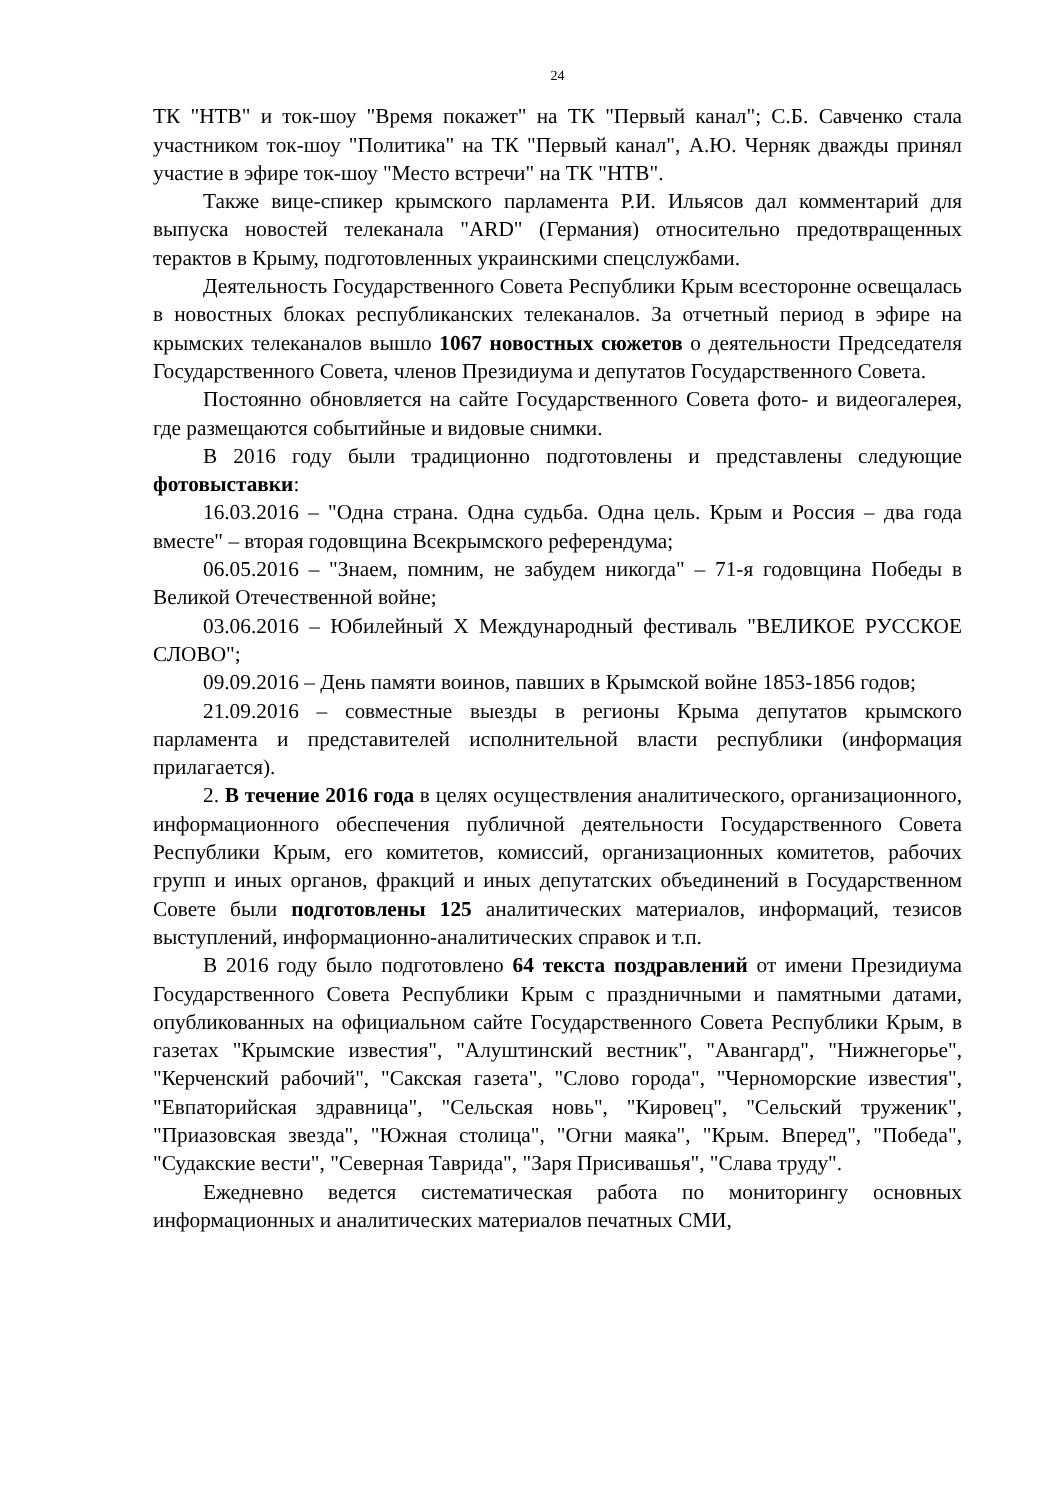24
ТК "НТВ" и ток-шоу "Время покажет" на ТК "Первый канал"; С.Б. Савченко стала участником ток-шоу "Политика" на ТК "Первый канал", А.Ю. Черняк дважды принял участие в эфире ток-шоу "Место встречи" на ТК "НТВ".
Также вице-спикер крымского парламента Р.И. Ильясов дал комментарий для выпуска новостей телеканала "ARD" (Германия) относительно предотвращенных терактов в Крыму, подготовленных украинскими спецслужбами.
Деятельность Государственного Совета Республики Крым всесторонне освещалась в новостных блоках республиканских телеканалов. За отчетный период в эфире на крымских телеканалов вышло 1067 новостных сюжетов о деятельности Председателя Государственного Совета, членов Президиума и депутатов Государственного Совета.
Постоянно обновляется на сайте Государственного Совета фото- и видеогалерея, где размещаются событийные и видовые снимки.
В 2016 году были традиционно подготовлены и представлены следующие фотовыставки:
16.03.2016 – "Одна страна. Одна судьба. Одна цель. Крым и Россия – два года вместе" – вторая годовщина Всекрымского референдума;
06.05.2016 – "Знаем, помним, не забудем никогда" – 71-я годовщина Победы в Великой Отечественной войне;
03.06.2016 – Юбилейный X Международный фестиваль "ВЕЛИКОЕ РУССКОЕ СЛОВО";
09.09.2016 – День памяти воинов, павших в Крымской войне 1853-1856 годов;
21.09.2016 – совместные выезды в регионы Крыма депутатов крымского парламента и представителей исполнительной власти республики (информация прилагается).
2. В течение 2016 года в целях осуществления аналитического, организационного, информационного обеспечения публичной деятельности Государственного Совета Республики Крым, его комитетов, комиссий, организационных комитетов, рабочих групп и иных органов, фракций и иных депутатских объединений в Государственном Совете были подготовлены 125 аналитических материалов, информаций, тезисов выступлений, информационно-аналитических справок и т.п.
В 2016 году было подготовлено 64 текста поздравлений от имени Президиума Государственного Совета Республики Крым с праздничными и памятными датами, опубликованных на официальном сайте Государственного Совета Республики Крым, в газетах "Крымские известия", "Алуштинский вестник", "Авангард", "Нижнегорье", "Керченский рабочий", "Сакская газета", "Слово города", "Черноморские известия", "Евпаторийская здравница", "Сельская новь", "Кировец", "Сельский труженик", "Приазовская звезда", "Южная столица", "Огни маяка", "Крым. Вперед", "Победа", "Судакские вести", "Северная Таврида", "Заря Присивашья", "Слава труду".
Ежедневно ведется систематическая работа по мониторингу основных информационных и аналитических материалов печатных СМИ,